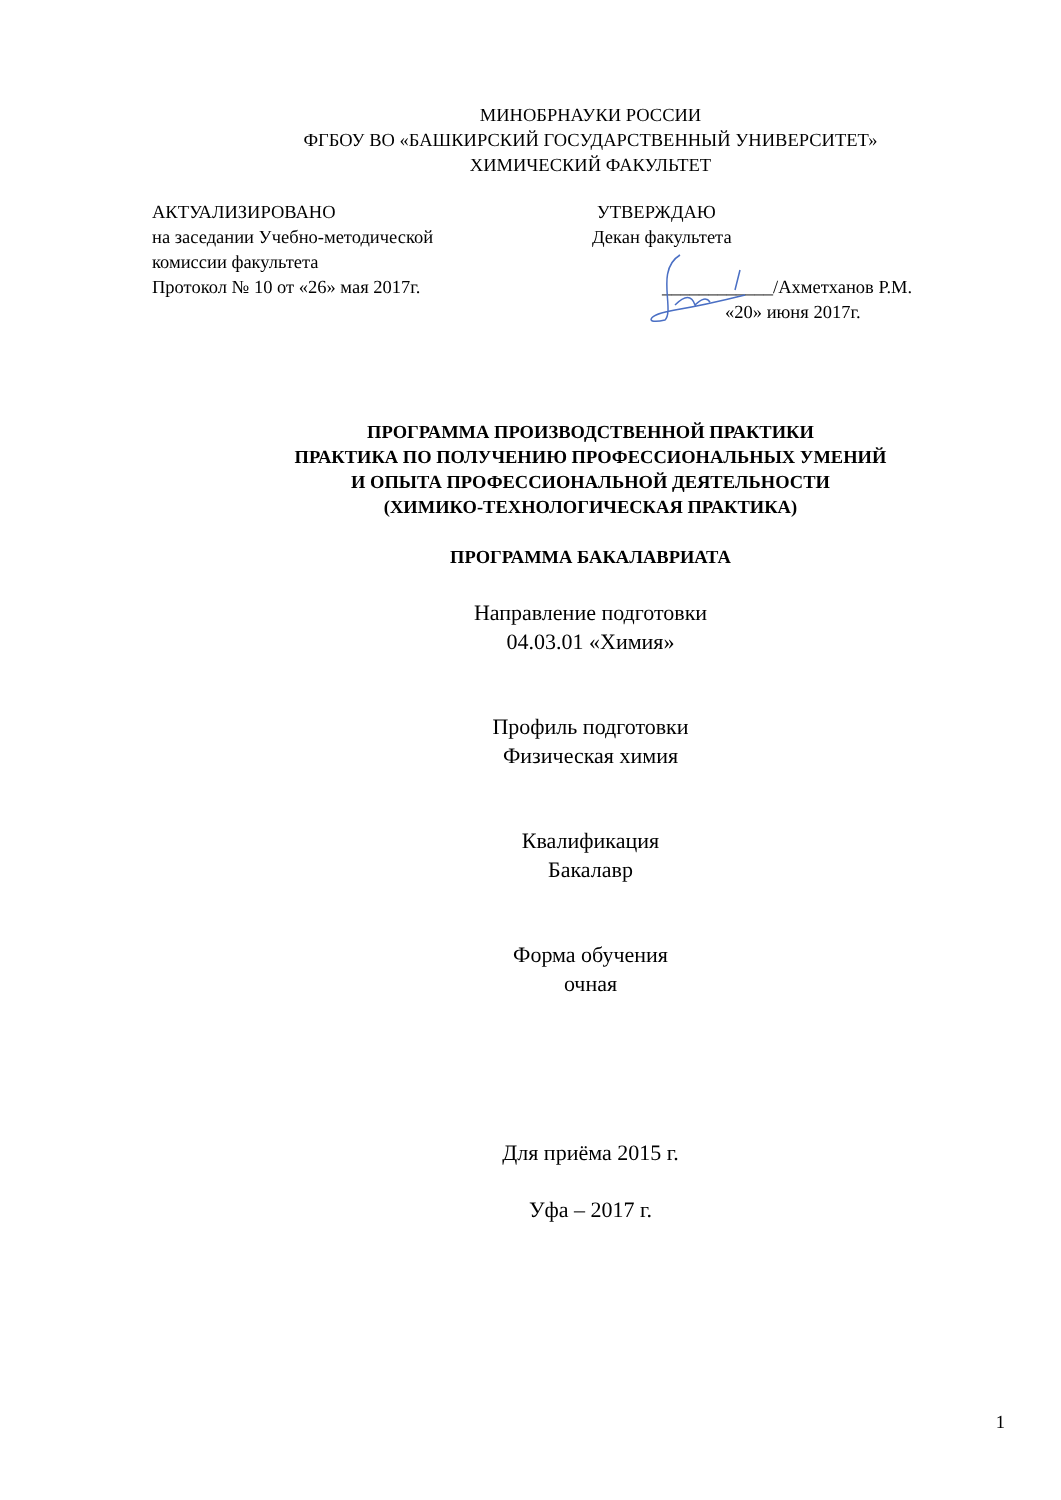МИНОБРНАУКИ РОССИИ
ФГБОУ ВО «БАШКИРСКИЙ ГОСУДАРСТВЕННЫЙ УНИВЕРСИТЕТ»
ХИМИЧЕСКИЙ ФАКУЛЬТЕТ
АКТУАЛИЗИРОВАНО
на заседании Учебно-методической
комиссии факультета
Протокол № 10 от «26» мая 2017г.
УТВЕРЖДАЮ
Декан факультета
____________/Ахметханов Р.М.
«20» июня 2017г.
ПРОГРАММА ПРОИЗВОДСТВЕННОЙ ПРАКТИКИ
ПРАКТИКА ПО ПОЛУЧЕНИЮ ПРОФЕССИОНАЛЬНЫХ УМЕНИЙ
И ОПЫТА ПРОФЕССИОНАЛЬНОЙ ДЕЯТЕЛЬНОСТИ
(ХИМИКО-ТЕХНОЛОГИЧЕСКАЯ ПРАКТИКА)
ПРОГРАММА БАКАЛАВРИАТА
Направление подготовки
04.03.01 «Химия»
Профиль подготовки
Физическая химия
Квалификация
Бакалавр
Форма обучения
очная
Для приёма 2015 г.
Уфа – 2017 г.
1